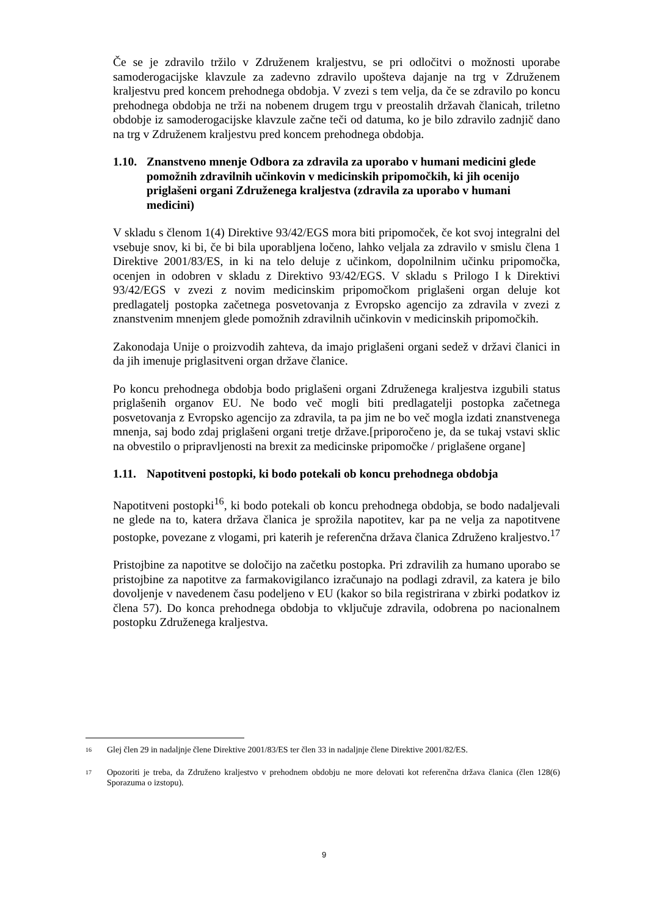Če se je zdravilo tržilo v Združenem kraljestvu, se pri odločitvi o možnosti uporabe samoderogacijske klavzule za zadevno zdravilo upošteva dajanje na trg v Združenem kraljestvu pred koncem prehodnega obdobja. V zvezi s tem velja, da če se zdravilo po koncu prehodnega obdobja ne trži na nobenem drugem trgu v preostalih državah članicah, triletno obdobje iz samoderogacijske klavzule začne teči od datuma, ko je bilo zdravilo zadnjič dano na trg v Združenem kraljestvu pred koncem prehodnega obdobja.
1.10. Znanstveno mnenje Odbora za zdravila za uporabo v humani medicini glede pomožnih zdravilnih učinkovin v medicinskih pripomočkih, ki jih ocenijo priglašeni organi Združenega kraljestva (zdravila za uporabo v humani medicini)
V skladu s členom 1(4) Direktive 93/42/EGS mora biti pripomoček, če kot svoj integralni del vsebuje snov, ki bi, če bi bila uporabljena ločeno, lahko veljala za zdravilo v smislu člena 1 Direktive 2001/83/ES, in ki na telo deluje z učinkom, dopolnilnim učinku pripomočka, ocenjen in odobren v skladu z Direktivo 93/42/EGS. V skladu s Prilogo I k Direktivi 93/42/EGS v zvezi z novim medicinskim pripomočkom priglašeni organ deluje kot predlagatelj postopka začetnega posvetovanja z Evropsko agencijo za zdravila v zvezi z znanstvenim mnenjem glede pomožnih zdravilnih učinkovin v medicinskih pripomočkih.
Zakonodaja Unije o proizvodih zahteva, da imajo priglašeni organi sedež v državi članici in da jih imenuje priglasitveni organ države članice.
Po koncu prehodnega obdobja bodo priglašeni organi Združenega kraljestva izgubili status priglašenih organov EU. Ne bodo več mogli biti predlagatelji postopka začetnega posvetovanja z Evropsko agencijo za zdravila, ta pa jim ne bo več mogla izdati znanstvenega mnenja, saj bodo zdaj priglašeni organi tretje države.[priporočeno je, da se tukaj vstavi sklic na obvestilo o pripravljenosti na brexit za medicinske pripomočke / priglašene organe]
1.11. Napotitveni postopki, ki bodo potekali ob koncu prehodnega obdobja
Napotitveni postopki<sup>16</sup>, ki bodo potekali ob koncu prehodnega obdobja, se bodo nadaljevali ne glede na to, katera država članica je sprožila napotitev, kar pa ne velja za napotitvene postopke, povezane z vlogami, pri katerih je referenčna država članica Združeno kraljestvo.<sup>17</sup>
Pristojbine za napotitve se določijo na začetku postopka. Pri zdravilih za humano uporabo se pristojbine za napotitve za farmakovigilanco izračunajo na podlagi zdravil, za katera je bilo dovoljenje v navedenem času podeljeno v EU (kakor so bila registrirana v zbirki podatkov iz člena 57). Do konca prehodnega obdobja to vključuje zdravila, odobrena po nacionalnem postopku Združenega kraljestva.
16 Glej člen 29 in nadaljnje člene Direktive 2001/83/ES ter člen 33 in nadaljnje člene Direktive 2001/82/ES.
17 Opozoriti je treba, da Združeno kraljestvo v prehodnem obdobju ne more delovati kot referenčna država članica (člen 128(6) Sporazuma o izstopu).
9